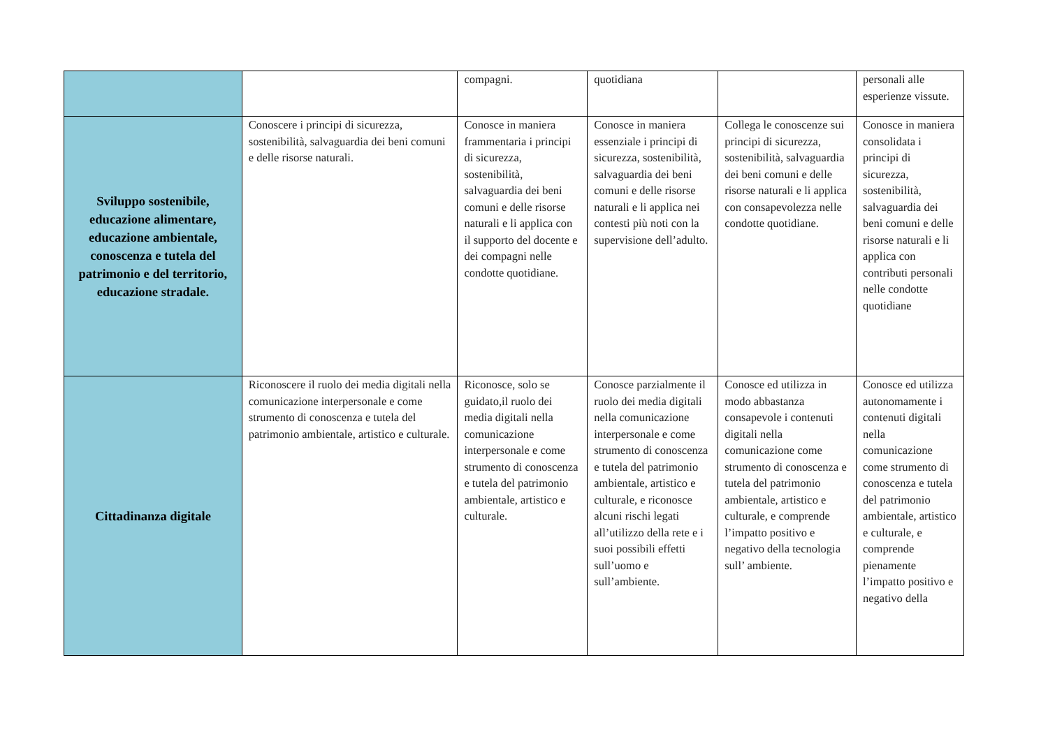| | | compagni. | quotidiana | | personali alle esperienze vissute. |
| Sviluppo sostenibile, educazione alimentare, educazione ambientale, conoscenza e tutela del patrimonio e del territorio, educazione stradale. | Conoscere i principi di sicurezza, sostenibilità, salvaguardia dei beni comuni e delle risorse naturali. | Conosce in maniera frammentaria i principi di sicurezza, sostenibilità, salvaguardia dei beni comuni e delle risorse naturali e li applica con il supporto del docente e dei compagni nelle condotte quotidiane. | Conosce in maniera essenziale i principi di sicurezza, sostenibilità, salvaguardia dei beni comuni e delle risorse naturali e li applica nei contesti più noti con la supervisione dell’adulto. | Collega le conoscenze sui principi di sicurezza, sostenibilità, salvaguardia dei beni comuni e delle risorse naturali e li applica con consapevolezza nelle condotte quotidiane. | Conosce in maniera consolidata i principi di sicurezza, sostenibilità, salvaguardia dei beni comuni e delle risorse naturali e li applica con contributi personali nelle condotte quotidiane |
| Cittadinanza digitale | Riconoscere il ruolo dei media digitali nella comunicazione interpersonale e come strumento di conoscenza e tutela del patrimonio ambientale, artistico e culturale. | Riconosce, solo se guidato,il ruolo dei media digitali nella comunicazione interpersonale e come strumento di conoscenza e tutela del patrimonio ambientale, artistico e culturale. | Conosce parzialmente il ruolo dei media digitali nella comunicazione interpersonale e come strumento di conoscenza e tutela del patrimonio ambientale, artistico e culturale, e riconosce alcuni rischi legati all’utilizzo della rete e i suoi possibili effetti sull’uomo e sull’ambiente. | Conosce ed utilizza in modo abbastanza consapevole i contenuti digitali nella comunicazione come strumento di conoscenza e tutela del patrimonio ambientale, artistico e culturale, e comprende l’impatto positivo e negativo della tecnologia sull’ ambiente. | Conosce ed utilizza autonomamente i contenuti digitali nella comunicazione come strumento di conoscenza e tutela del patrimonio ambientale, artistico e culturale, e comprende pienamente l’impatto positivo e negativo della |